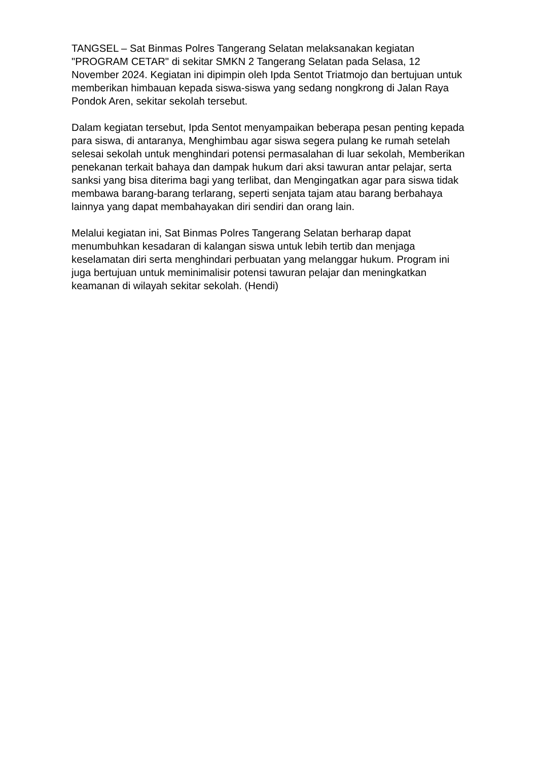TANGSEL – Sat Binmas Polres Tangerang Selatan melaksanakan kegiatan "PROGRAM CETAR" di sekitar SMKN 2 Tangerang Selatan pada Selasa, 12 November 2024. Kegiatan ini dipimpin oleh Ipda Sentot Triatmojo dan bertujuan untuk memberikan himbauan kepada siswa-siswa yang sedang nongkrong di Jalan Raya Pondok Aren, sekitar sekolah tersebut.
Dalam kegiatan tersebut, Ipda Sentot menyampaikan beberapa pesan penting kepada para siswa, di antaranya, Menghimbau agar siswa segera pulang ke rumah setelah selesai sekolah untuk menghindari potensi permasalahan di luar sekolah, Memberikan penekanan terkait bahaya dan dampak hukum dari aksi tawuran antar pelajar, serta sanksi yang bisa diterima bagi yang terlibat, dan Mengingatkan agar para siswa tidak membawa barang-barang terlarang, seperti senjata tajam atau barang berbahaya lainnya yang dapat membahayakan diri sendiri dan orang lain.
Melalui kegiatan ini, Sat Binmas Polres Tangerang Selatan berharap dapat menumbuhkan kesadaran di kalangan siswa untuk lebih tertib dan menjaga keselamatan diri serta menghindari perbuatan yang melanggar hukum. Program ini juga bertujuan untuk meminimalisir potensi tawuran pelajar dan meningkatkan keamanan di wilayah sekitar sekolah. (Hendi)